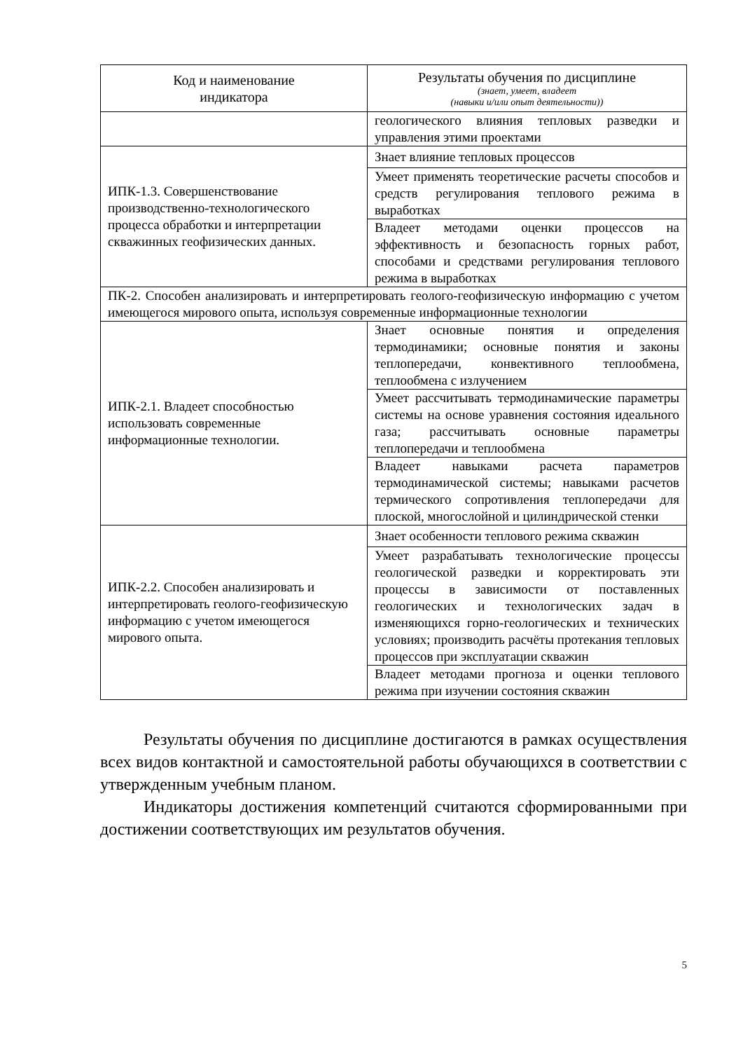| Код и наименование индикатора | Результаты обучения по дисциплине (знает, умеет, владеет (навыки и/или опыт деятельности)) |
| --- | --- |
| | геологического влияния тепловых разведки и управления этими проектами |
| ИПК-1.3. Совершенствование производственно-технологического процесса обработки и интерпретации скважинных геофизических данных. | Знает влияние тепловых процессов |
| | Умеет применять теоретические расчеты способов и средств регулирования теплового режима в выработках |
| | Владеет методами оценки процессов на эффективность и безопасность горных работ, способами и средствами регулирования теплового режима в выработках |
| ПК-2. Способен анализировать и интерпретировать геолого-геофизическую информацию с учетом имеющегося мирового опыта, используя современные информационные технологии | |
| ИПК-2.1. Владеет способностью использовать современные информационные технологии. | Знает основные понятия и определения термодинамики; основные понятия и законы теплопередачи, конвективного теплообмена, теплообмена с излучением |
| | Умеет рассчитывать термодинамические параметры системы на основе уравнения состояния идеального газа; рассчитывать основные параметры теплопередачи и теплообмена |
| | Владеет навыками расчета параметров термодинамической системы; навыками расчетов термического сопротивления теплопередачи для плоской, многослойной и цилиндрической стенки |
| ИПК-2.2. Способен анализировать и интерпретировать геолого-геофизическую информацию с учетом имеющегося мирового опыта. | Знает особенности теплового режима скважин |
| | Умеет разрабатывать технологические процессы геологической разведки и корректировать эти процессы в зависимости от поставленных геологических и технологических задач в изменяющихся горно-геологических и технических условиях; производить расчёты протекания тепловых процессов при эксплуатации скважин |
| | Владеет методами прогноза и оценки теплового режима при изучении состояния скважин |
Результаты обучения по дисциплине достигаются в рамках осуществления всех видов контактной и самостоятельной работы обучающихся в соответствии с утвержденным учебным планом.
Индикаторы достижения компетенций считаются сформированными при достижении соответствующих им результатов обучения.
5